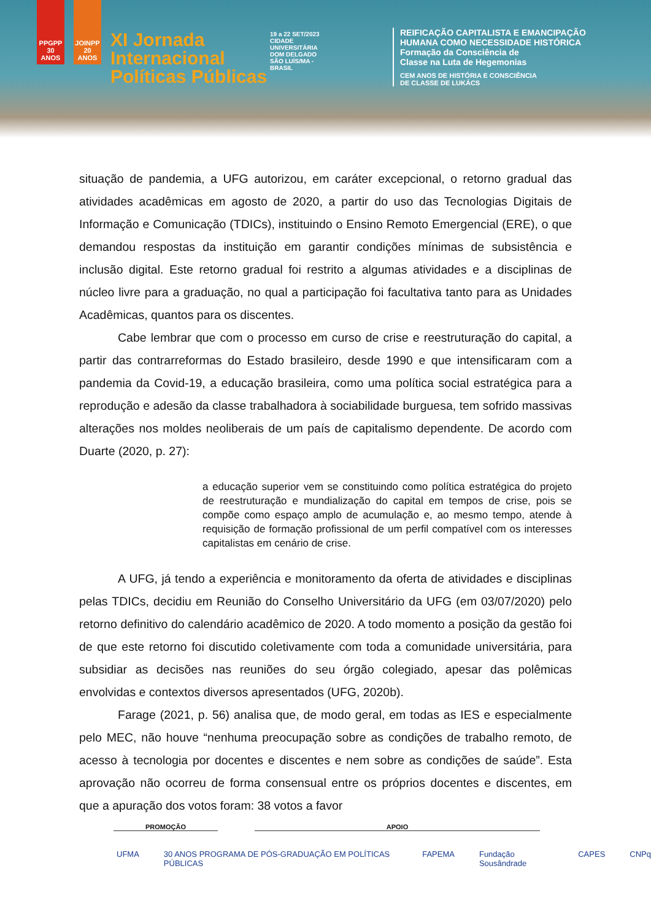PPGPP 30 ANOS
JOINPP 20 ANOS
XI Jornada Internacional Políticas Públicas
19 a 22 SET/2023
CIDADE UNIVERSITÁRIA DOM DELGADO SÃO LUÍS/MA - BRASIL
REIFICAÇÃO CAPITALISTA E EMANCIPAÇÃO
HUMANA COMO NECESSIDADE HISTÓRICA
Formação da Consciência de
Classe na Luta de Hegemonias
CEM ANOS DE HISTÓRIA E CONSCIÊNCIA
DE CLASSE DE LUKÁCS
situação de pandemia, a UFG autorizou, em caráter excepcional, o retorno gradual das atividades acadêmicas em agosto de 2020, a partir do uso das Tecnologias Digitais de Informação e Comunicação (TDICs), instituindo o Ensino Remoto Emergencial (ERE), o que demandou respostas da instituição em garantir condições mínimas de subsistência e inclusão digital. Este retorno gradual foi restrito a algumas atividades e a disciplinas de núcleo livre para a graduação, no qual a participação foi facultativa tanto para as Unidades Acadêmicas, quantos para os discentes.
Cabe lembrar que com o processo em curso de crise e reestruturação do capital, a partir das contrarreformas do Estado brasileiro, desde 1990 e que intensificaram com a pandemia da Covid-19, a educação brasileira, como uma política social estratégica para a reprodução e adesão da classe trabalhadora à sociabilidade burguesa, tem sofrido massivas alterações nos moldes neoliberais de um país de capitalismo dependente. De acordo com Duarte (2020, p. 27):
a educação superior vem se constituindo como política estratégica do projeto de reestruturação e mundialização do capital em tempos de crise, pois se compõe como espaço amplo de acumulação e, ao mesmo tempo, atende à requisição de formação profissional de um perfil compatível com os interesses capitalistas em cenário de crise.
A UFG, já tendo a experiência e monitoramento da oferta de atividades e disciplinas pelas TDICs, decidiu em Reunião do Conselho Universitário da UFG (em 03/07/2020) pelo retorno definitivo do calendário acadêmico de 2020. A todo momento a posição da gestão foi de que este retorno foi discutido coletivamente com toda a comunidade universitária, para subsidiar as decisões nas reuniões do seu órgão colegiado, apesar das polêmicas envolvidas e contextos diversos apresentados (UFG, 2020b).
Farage (2021, p. 56) analisa que, de modo geral, em todas as IES e especialmente pelo MEC, não houve “nenhuma preocupação sobre as condições de trabalho remoto, de acesso à tecnologia por docentes e discentes e nem sobre as condições de saúde”. Esta aprovação não ocorreu de forma consensual entre os próprios docentes e discentes, em que a apuração dos votos foram: 38 votos a favor
PROMOÇÃO APOIO
UFMA 30 ANOS PROGRAMA DE PÓS-GRADUAÇÃO EM POLÍTICAS PÚBLICAS FAPEMA Fundação Sousândrade CAPES CNPq